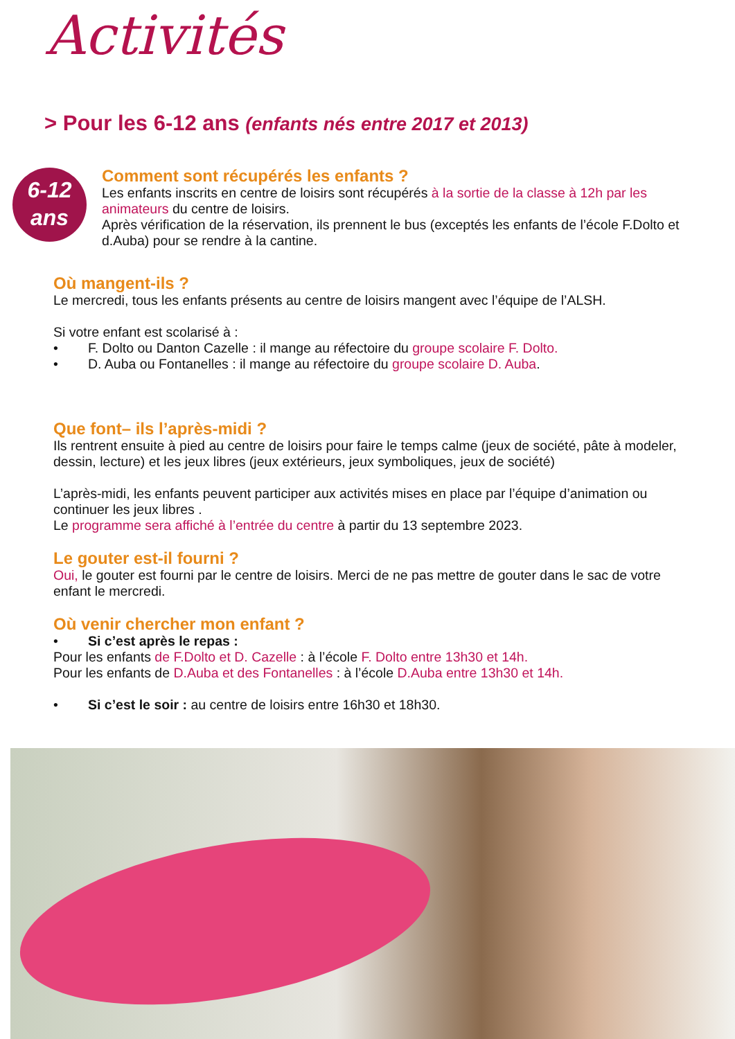Activités
> Pour les 6-12 ans (enfants nés entre 2017 et 2013)
6-12
ans
Comment sont récupérés les enfants ?
Les enfants inscrits en centre de loisirs sont récupérés à la sortie de la classe à 12h par les animateurs du centre de loisirs.
Après vérification de la réservation, ils prennent le bus (exceptés les enfants de l’école F.Dolto et d.Auba) pour se rendre à la cantine.
Où mangent-ils ?
Le mercredi, tous les enfants présents au centre de loisirs mangent avec l’équipe de l’ALSH.
Si votre enfant est scolarisé à :
• F. Dolto ou Danton Cazelle : il mange au réfectoire du groupe scolaire F. Dolto.
• D. Auba ou Fontanelles : il mange au réfectoire du groupe scolaire D. Auba.
Que font– ils l’après-midi ?
Ils rentrent ensuite à pied au centre de loisirs pour faire le temps calme (jeux de société, pâte à modeler, dessin, lecture) et les jeux libres (jeux extérieurs, jeux symboliques, jeux de société)
L’après-midi, les enfants peuvent participer aux activités mises en place par l’équipe d’animation ou continuer les jeux libres .
Le programme sera affiché à l’entrée du centre à partir du 13 septembre 2023.
Le gouter est-il fourni ?
Oui, le gouter est fourni par le centre de loisirs. Merci de ne pas mettre de gouter dans le sac de votre enfant le mercredi.
Où venir chercher mon enfant ?
• Si c’est après le repas :
Pour les enfants de F.Dolto et D. Cazelle : à l’école F. Dolto entre 13h30 et 14h.
Pour les enfants de D.Auba et des Fontanelles : à l’école D.Auba entre 13h30 et 14h.
• Si c’est le soir : au centre de loisirs entre 16h30 et 18h30.